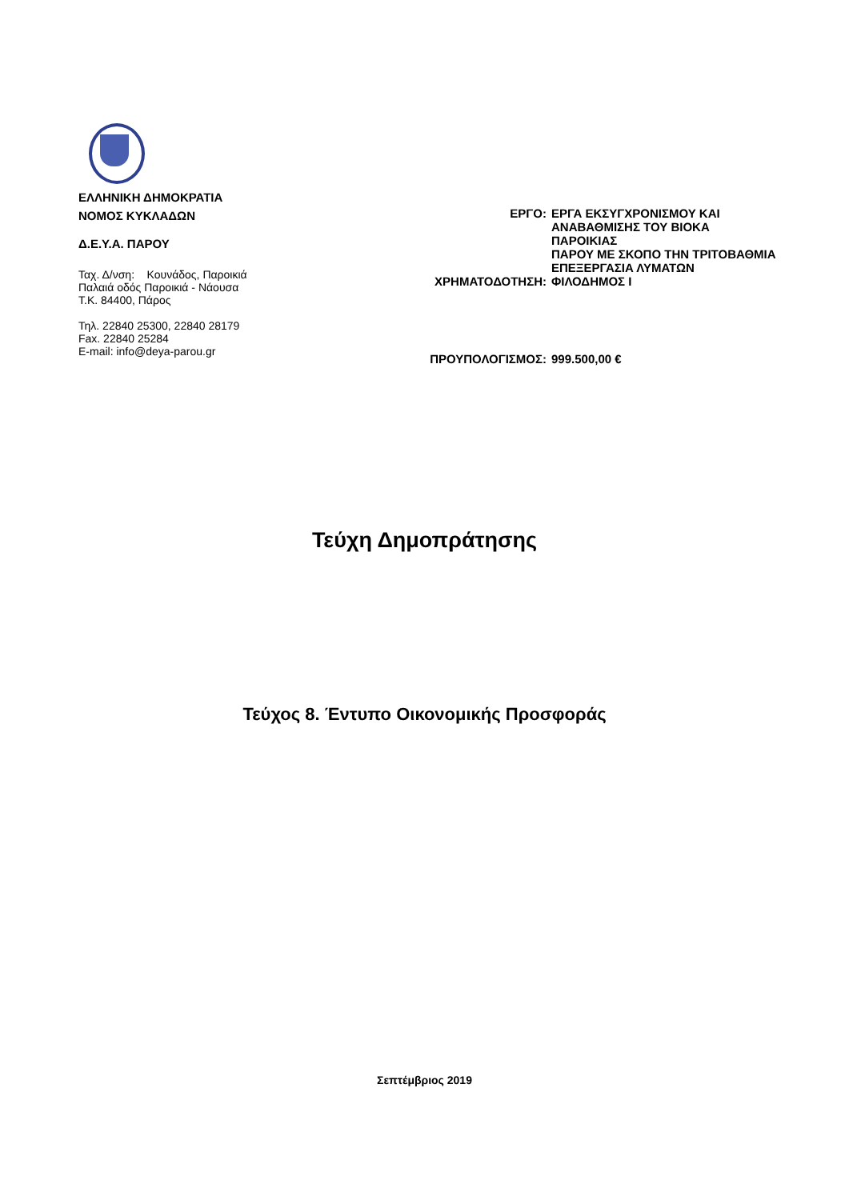ΕΛΛΗΝΙΚΗ ΔΗΜΟΚΡΑΤΙΑ
ΝΟΜΟΣ ΚΥΚΛΑΔΩΝ
Δ.Ε.Υ.Α. ΠΑΡΟΥ
Ταχ. Δ/νση: Κουνάδος, Παροικιά
Παλαιά οδός Παροικιά - Νάουσα
Τ.Κ. 84400, Πάρος
Τηλ. 22840 25300, 22840 28179
Fax. 22840 25284
E-mail: info@deya-parou.gr
| ΕΡΓΟ: | ΕΡΓΑ ΕΚΣΥΓΧΡΟΝΙΣΜΟΥ ΚΑΙ ΑΝΑΒΑΘΜΙΣΗΣ ΤΟΥ ΒΙΟΚΑ ΠΑΡΟΙΚΙΑΣ ΠΑΡΟΥ ΜΕ ΣΚΟΠΟ ΤΗΝ ΤΡΙΤΟΒΑΘΜΙΑ ΕΠΕΞΕΡΓΑΣΙΑ ΛΥΜΑΤΩΝ |
| ΧΡΗΜΑΤΟΔΟΤΗΣΗ: | ΦΙΛΟΔΗΜΟΣ Ι |
| ΠΡΟΥΠΟΛΟΓΙΣΜΟΣ: | 999.500,00 € |
Τεύχη Δημοπράτησης
Τεύχος 8. Έντυπο Οικονομικής Προσφοράς
Σεπτέμβριος 2019